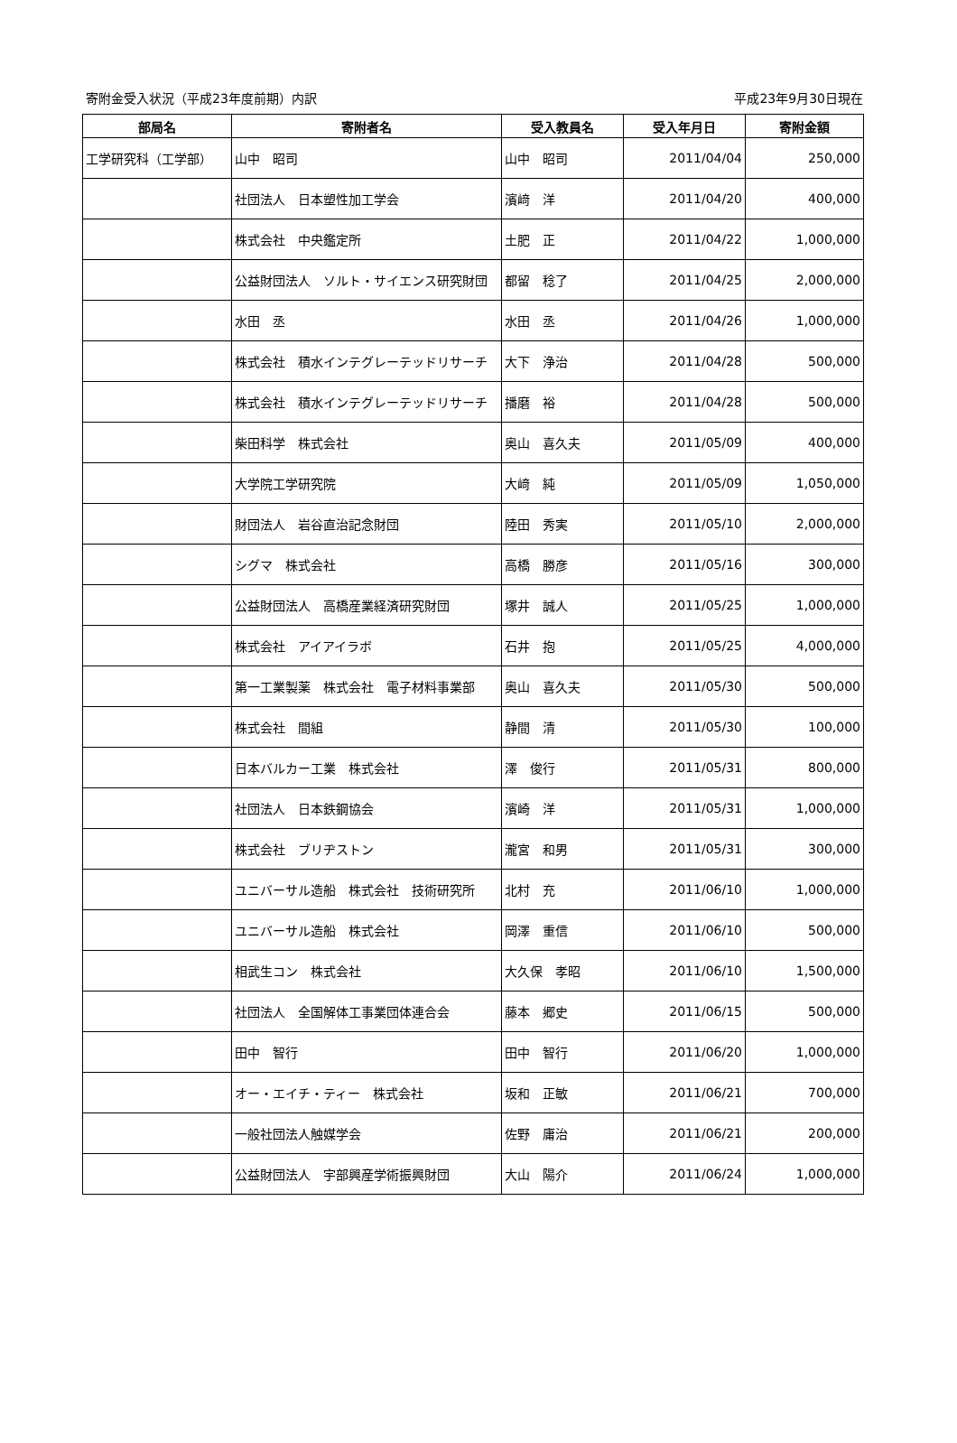寄附金受入状況（平成23年度前期）内訳 平成23年9月30日現在
| 部局名 | 寄附者名 | 受入教員名 | 受入年月日 | 寄附金額 |
| --- | --- | --- | --- | --- |
| 工学研究科（工学部） | 山中 昭司 | 山中 昭司 | 2011/04/04 | 250,000 |
| | 社団法人 日本塑性加工学会 | 濱﨑 洋 | 2011/04/20 | 400,000 |
| | 株式会社 中央鑑定所 | 土肥 正 | 2011/04/22 | 1,000,000 |
| | 公益財団法人 ソルト・サイエンス研究財団 | 都留 稔了 | 2011/04/25 | 2,000,000 |
| | 水田 丞 | 水田 丞 | 2011/04/26 | 1,000,000 |
| | 株式会社 積水インテグレーテッドリサーチ | 大下 浄治 | 2011/04/28 | 500,000 |
| | 株式会社 積水インテグレーテッドリサーチ | 播磨 裕 | 2011/04/28 | 500,000 |
| | 柴田科学 株式会社 | 奥山 喜久夫 | 2011/05/09 | 400,000 |
| | 大学院工学研究院 | 大﨑 純 | 2011/05/09 | 1,050,000 |
| | 財団法人 岩谷直治記念財団 | 陸田 秀実 | 2011/05/10 | 2,000,000 |
| | シグマ 株式会社 | 高橋 勝彦 | 2011/05/16 | 300,000 |
| | 公益財団法人 高橋産業経済研究財団 | 塚井 誠人 | 2011/05/25 | 1,000,000 |
| | 株式会社 アイアイラボ | 石井 抱 | 2011/05/25 | 4,000,000 |
| | 第一工業製薬 株式会社 電子材料事業部 | 奥山 喜久夫 | 2011/05/30 | 500,000 |
| | 株式会社 間組 | 静間 清 | 2011/05/30 | 100,000 |
| | 日本バルカー工業 株式会社 | 澤 俊行 | 2011/05/31 | 800,000 |
| | 社団法人 日本鉄鋼協会 | 濱崎 洋 | 2011/05/31 | 1,000,000 |
| | 株式会社 ブリヂストン | 瀧宮 和男 | 2011/05/31 | 300,000 |
| | ユニバーサル造船 株式会社 技術研究所 | 北村 充 | 2011/06/10 | 1,000,000 |
| | ユニバーサル造船 株式会社 | 岡澤 重信 | 2011/06/10 | 500,000 |
| | 相武生コン 株式会社 | 大久保 孝昭 | 2011/06/10 | 1,500,000 |
| | 社団法人 全国解体工事業団体連合会 | 藤本 郷史 | 2011/06/15 | 500,000 |
| | 田中 智行 | 田中 智行 | 2011/06/20 | 1,000,000 |
| | オー・エイチ・ティー 株式会社 | 坂和 正敏 | 2011/06/21 | 700,000 |
| | 一般社団法人触媒学会 | 佐野 庸治 | 2011/06/21 | 200,000 |
| | 公益財団法人 宇部興産学術振興財団 | 大山 陽介 | 2011/06/24 | 1,000,000 |